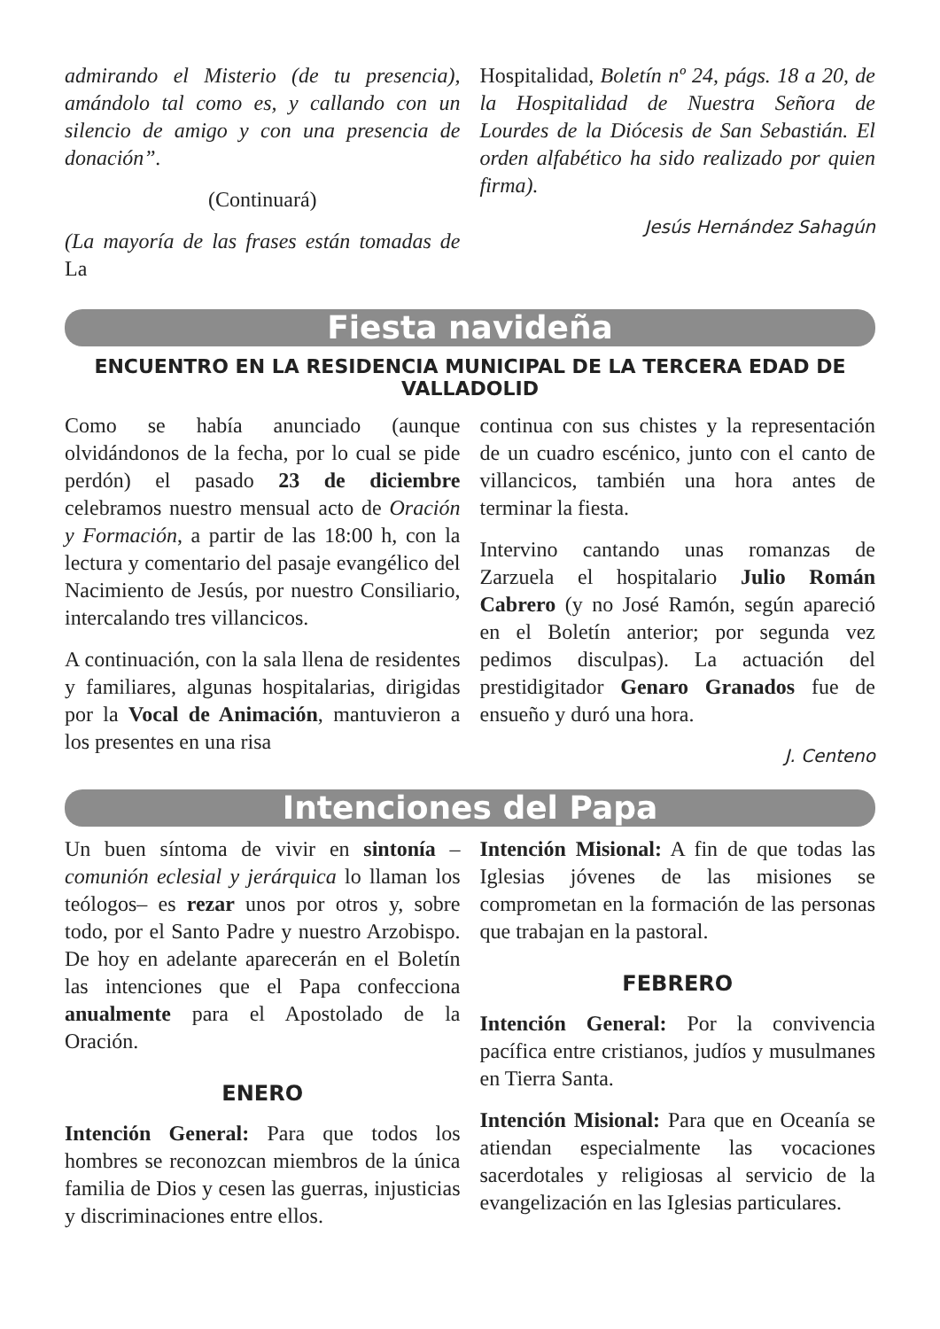admirando el Misterio (de tu presencia), amándolo tal como es, y callando con un silencio de amigo y con una presencia de donación”.
(Continuará)
(La mayoría de las frases están tomadas de La
Hospitalidad, Boletín nº 24, págs. 18 a 20, de la Hospitalidad de Nuestra Señora de Lourdes de la Diócesis de San Sebastián. El orden alfabético ha sido realizado por quien firma).
Jesús Hernández Sahagún
Fiesta navideña
ENCUENTRO EN LA RESIDENCIA MUNICIPAL DE LA TERCERA EDAD DE VALLADOLID
Como se había anunciado (aunque olvidándonos de la fecha, por lo cual se pide perdón) el pasado 23 de diciembre celebramos nuestro mensual acto de Oración y Formación, a partir de las 18:00 h, con la lectura y comentario del pasaje evangélico del Nacimiento de Jesús, por nuestro Consiliario, intercalando tres villancicos.
A continuación, con la sala llena de residentes y familiares, algunas hospitalarias, dirigidas por la Vocal de Animación, mantuvieron a los presentes en una risa
continua con sus chistes y la representación de un cuadro escénico, junto con el canto de villancicos, también una hora antes de terminar la fiesta.
Intervino cantando unas romanzas de Zarzuela el hospitalario Julio Román Cabrero (y no José Ramón, según apareció en el Boletín anterior; por segunda vez pedimos disculpas). La actuación del prestidigitador Genaro Granados fue de ensueño y duró una hora.
J. Centeno
Intenciones del Papa
Un buen síntoma de vivir en sintonía –comunión eclesial y jerárquica lo llaman los teólogos– es rezar unos por otros y, sobre todo, por el Santo Padre y nuestro Arzobispo. De hoy en adelante aparecerán en el Boletín las intenciones que el Papa confecciona anualmente para el Apostolado de la Oración.
ENERO
Intención General: Para que todos los hombres se reconozcan miembros de la única familia de Dios y cesen las guerras, injusticias y discriminaciones entre ellos.
Intención Misional: A fin de que todas las Iglesias jóvenes de las misiones se comprometan en la formación de las personas que trabajan en la pastoral.
FEBRERO
Intención General: Por la convivencia pacífica entre cristianos, judíos y musulmanes en Tierra Santa.
Intención Misional: Para que en Oceanía se atiendan especialmente las vocaciones sacerdotales y religiosas al servicio de la evangelización en las Iglesias particulares.